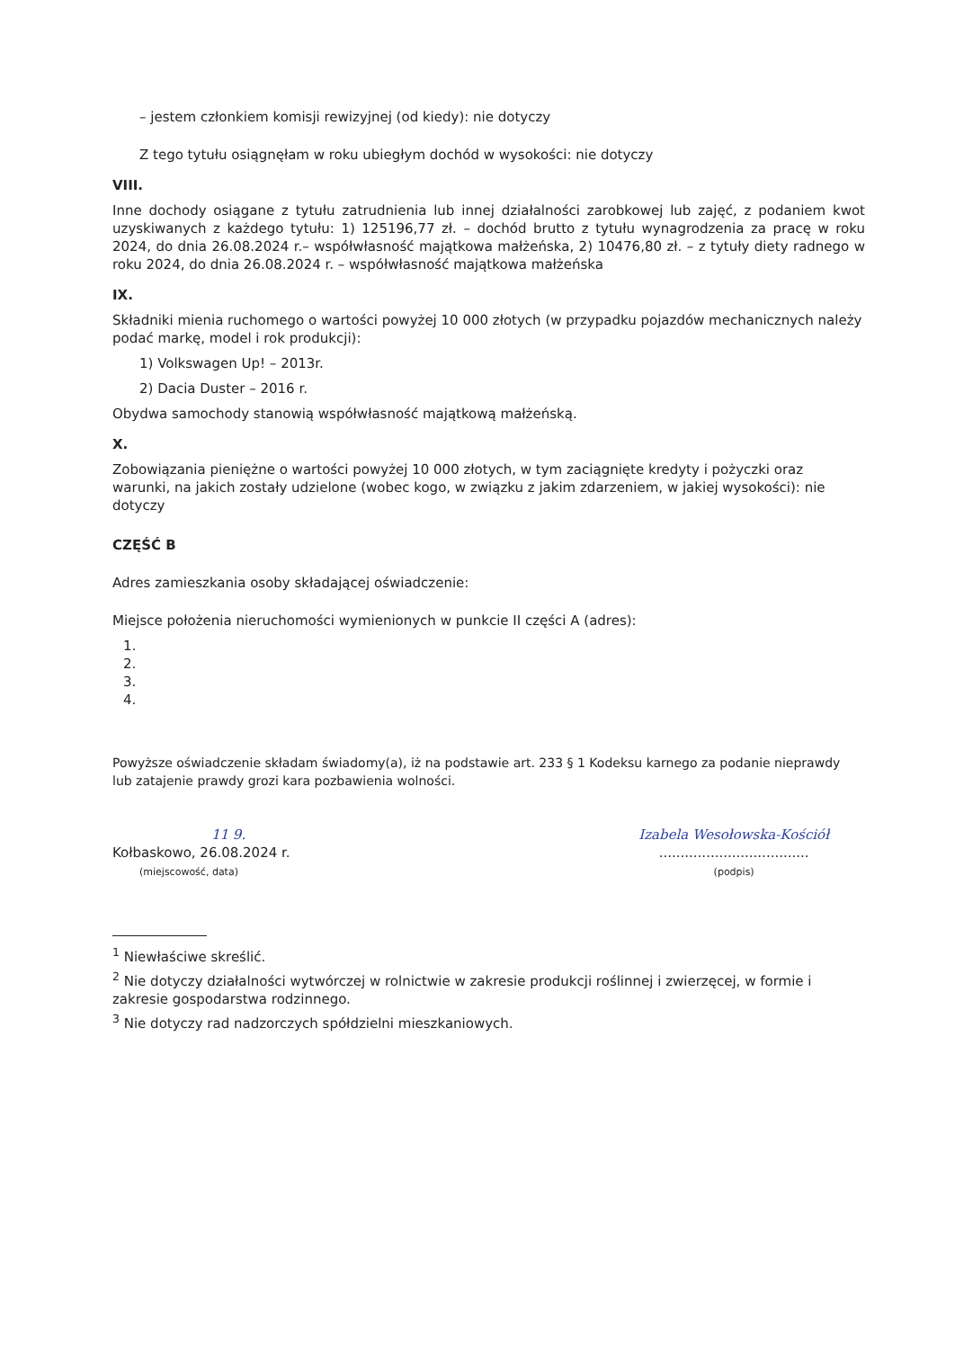– jestem członkiem komisji rewizyjnej (od kiedy): nie dotyczy
Z tego tytułu osiągnęłam w roku ubiegłym dochód w wysokości: nie dotyczy
VIII.
Inne dochody osiągane z tytułu zatrudnienia lub innej działalności zarobkowej lub zajęć, z podaniem kwot uzyskiwanych z każdego tytułu: 1) 125196,77 zł. – dochód brutto z tytułu wynagrodzenia za pracę w roku 2024, do dnia 26.08.2024 r.– współwłasność majątkowa małżeńska, 2) 10476,80 zł. – z tytuły diety radnego w roku 2024, do dnia 26.08.2024 r. – współwłasność majątkowa małżeńska
IX.
Składniki mienia ruchomego o wartości powyżej 10 000 złotych (w przypadku pojazdów mechanicznych należy podać markę, model i rok produkcji):
1) Volkswagen Up! – 2013r.
2) Dacia Duster – 2016 r.
Obydwa samochody stanowią współwłasność majątkową małżeńską.
X.
Zobowiązania pieniężne o wartości powyżej 10 000 złotych, w tym zaciągnięte kredyty i pożyczki oraz warunki, na jakich zostały udzielone (wobec kogo, w związku z jakim zdarzeniem, w jakiej wysokości): nie dotyczy
CZĘŚĆ B
Adres zamieszkania osoby składającej oświadczenie:
Miejsce położenia nieruchomości wymienionych w punkcie II części A (adres):
1.
2.
3.
4.
Powyższe oświadczenie składam świadomy(a), iż na podstawie art. 233 § 1 Kodeksu karnego za podanie nieprawdy
lub zatajenie prawdy grozi kara pozbawienia wolności.
11 9.
Kołbaskowo, 26.08.2024 r.
(miejscowość, data)
Izabela Wesołowska-Kościół
...................................
(podpis)
<sup>1</sup> Niewłaściwe skreślić.
<sup>2</sup> Nie dotyczy działalności wytwórczej w rolnictwie w zakresie produkcji roślinnej i zwierzęcej, w formie i zakresie gospodarstwa rodzinnego.
<sup>3</sup> Nie dotyczy rad nadzorczych spółdzielni mieszkaniowych.